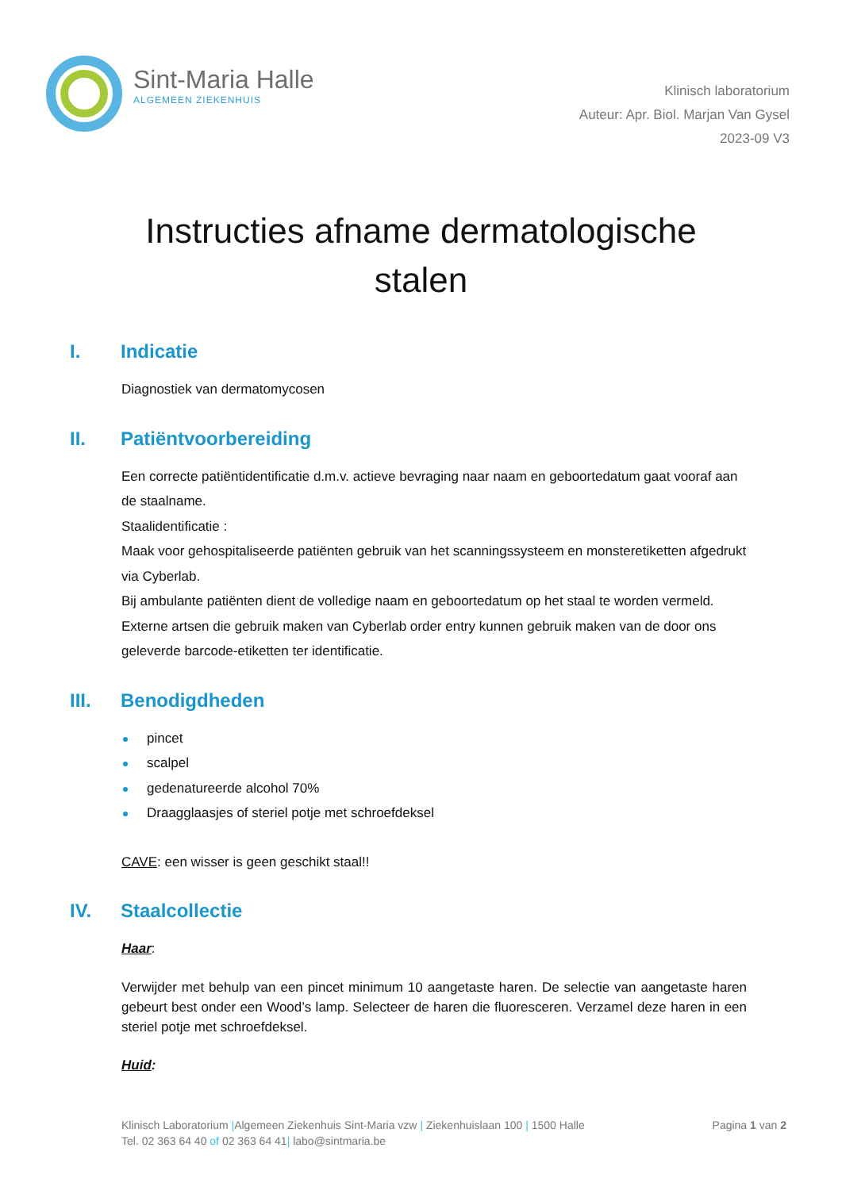Sint-Maria Halle
ALGEMEEN ZIEKENHUIS
Klinisch laboratorium
Auteur: Apr. Biol. Marjan Van Gysel
2023-09 V3
Instructies afname dermatologische stalen
I. Indicatie
Diagnostiek van dermatomycosen
II. Patiëntvoorbereiding
Een correcte patiëntidentificatie d.m.v. actieve bevraging naar naam en geboortedatum gaat vooraf aan de staalname.
Staalidentificatie :
Maak voor gehospitaliseerde patiënten gebruik van het scanningssysteem en monsteretiketten afgedrukt via Cyberlab.
Bij ambulante patiënten dient de volledige naam en geboortedatum op het staal te worden vermeld. Externe artsen die gebruik maken van Cyberlab order entry kunnen gebruik maken van de door ons geleverde barcode-etiketten ter identificatie.
III. Benodigdheden
pincet
scalpel
gedenatureerde alcohol 70%
Draagglaasjes of steriel potje met schroefdeksel
CAVE: een wisser is geen geschikt staal!!
IV. Staalcollectie
Haar:
Verwijder met behulp van een pincet minimum 10 aangetaste haren. De selectie van aangetaste haren gebeurt best onder een Wood’s lamp. Selecteer de haren die fluoresceren. Verzamel deze haren in een steriel potje met schroefdeksel.
Huid:
Klinisch Laboratorium |Algemeen Ziekenhuis Sint-Maria vzw | Ziekenhuislaan 100 | 1500 Halle Pagina 1 van 2
Tel. 02 363 64 40 of 02 363 64 41| labo@sintmaria.be